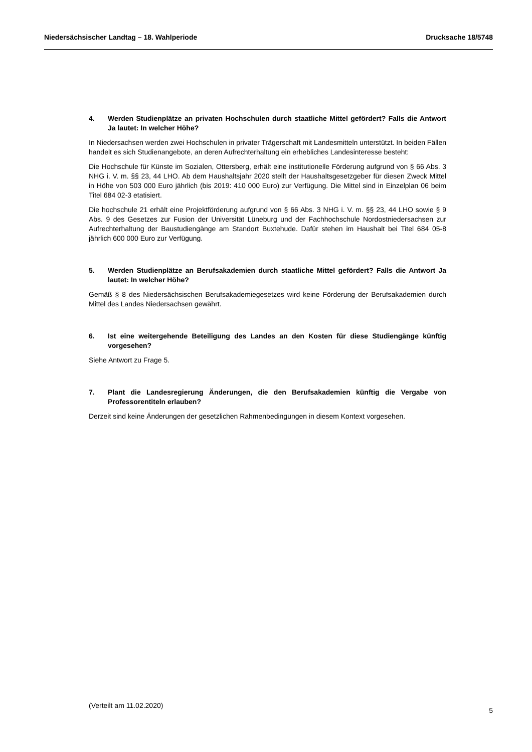Niedersächsischer Landtag – 18. Wahlperiode Drucksache 18/5748
4. Werden Studienplätze an privaten Hochschulen durch staatliche Mittel gefördert? Falls die Antwort Ja lautet: In welcher Höhe?
In Niedersachsen werden zwei Hochschulen in privater Trägerschaft mit Landesmitteln unterstützt. In beiden Fällen handelt es sich Studienangebote, an deren Aufrechterhaltung ein erhebliches Landesinteresse besteht:
Die Hochschule für Künste im Sozialen, Ottersberg, erhält eine institutionelle Förderung aufgrund von § 66 Abs. 3 NHG i. V. m. §§ 23, 44 LHO. Ab dem Haushaltsjahr 2020 stellt der Haushaltsgesetzgeber für diesen Zweck Mittel in Höhe von 503 000 Euro jährlich (bis 2019: 410 000 Euro) zur Verfügung. Die Mittel sind in Einzelplan 06 beim Titel 684 02-3 etatisiert.
Die hochschule 21 erhält eine Projektförderung aufgrund von § 66 Abs. 3 NHG i. V. m. §§ 23, 44 LHO sowie § 9 Abs. 9 des Gesetzes zur Fusion der Universität Lüneburg und der Fachhochschule Nordostniedersachsen zur Aufrechterhaltung der Baustudiengänge am Standort Buxtehude. Dafür stehen im Haushalt bei Titel 684 05-8 jährlich 600 000 Euro zur Verfügung.
5. Werden Studienplätze an Berufsakademien durch staatliche Mittel gefördert? Falls die Antwort Ja lautet: In welcher Höhe?
Gemäß § 8 des Niedersächsischen Berufsakademiegesetzes wird keine Förderung der Berufsakademien durch Mittel des Landes Niedersachsen gewährt.
6. Ist eine weitergehende Beteiligung des Landes an den Kosten für diese Studiengänge künftig vorgesehen?
Siehe Antwort zu Frage 5.
7. Plant die Landesregierung Änderungen, die den Berufsakademien künftig die Vergabe von Professorentiteln erlauben?
Derzeit sind keine Änderungen der gesetzlichen Rahmenbedingungen in diesem Kontext vorgesehen.
(Verteilt am 11.02.2020) 5